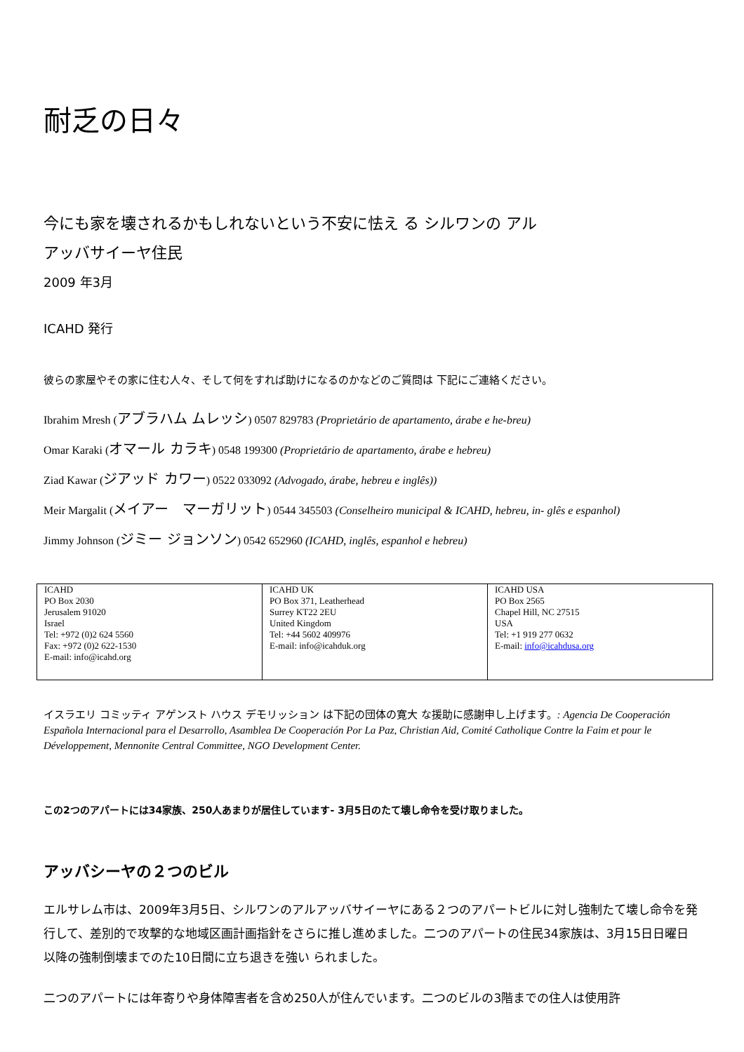耐乏の日々
今にも家を壊されるかもしれないという不安に怯え る シルワンの アル
アッバサイーヤ住民
2009 年3月
ICAHD 発行
彼らの家屋やその家に住む人々、そして何をすれば助けになるのかなどのご質問は 下記にご連絡ください。
Ibrahim Mresh (アブラハム ムレッシ) 0507 829783 (Proprietário de apartamento, árabe e he-breu)
Omar Karaki (オマール カラキ) 0548 199300 (Proprietário de apartamento, árabe e hebreu)
Ziad Kawar (ジアッド カワー) 0522 033092 (Advogado, árabe, hebreu e inglês))
Meir Margalit (メイアー　マーガリット) 0544 345503 (Conselheiro municipal & ICAHD, hebreu, in- glês e espanhol)
Jimmy Johnson (ジミー ジョンソン) 0542 652960 (ICAHD, inglês, espanhol e hebreu)
| ICAHD PO Box 2030 Jerusalem 91020 Israel Tel: +972 (0)2 624 5560 Fax: +972 (0)2 622-1530 E-mail: info@icahd.org | ICAHD UK PO Box 371, Leatherhead Surrey KT22 2EU United Kingdom Tel: +44 5602 409976 E-mail: info@icahduk.org | ICAHD USA PO Box 2565 Chapel Hill, NC 27515 USA Tel: +1 919 277 0632 E-mail: info@icahdusa.org |
イスラエリ コミッティ アゲンスト ハウス デモリッション は下記の団体の寛大 な援助に感謝申し上げます。: Agencia De Cooperación Española Internacional para el Desarrollo, Asamblea De Cooperación Por La Paz, Christian Aid, Comité Catholique Contre la Faim et pour le Développement, Mennonite Central Committee, NGO Development Center.
この2つのアパートには34家族、250人あまりが居住しています- 3月5日のたて壊し命令を受け取りました。
アッバシーヤの２つのビル
エルサレム市は、2009年3月5日、シルワンのアルアッバサイーヤにある２つのアパートビルに対し強制たて壊し命令を発行して、差別的で攻撃的な地域区画計画指針をさらに推し進めました。二つのアパートの住民34家族は、3月15日日曜日以降の強制倒壊までのた10日間に立ち退きを強い られました。
二つのアパートには年寄りや身体障害者を含め250人が住んでいます。二つのビルの3階までの住人は使用許